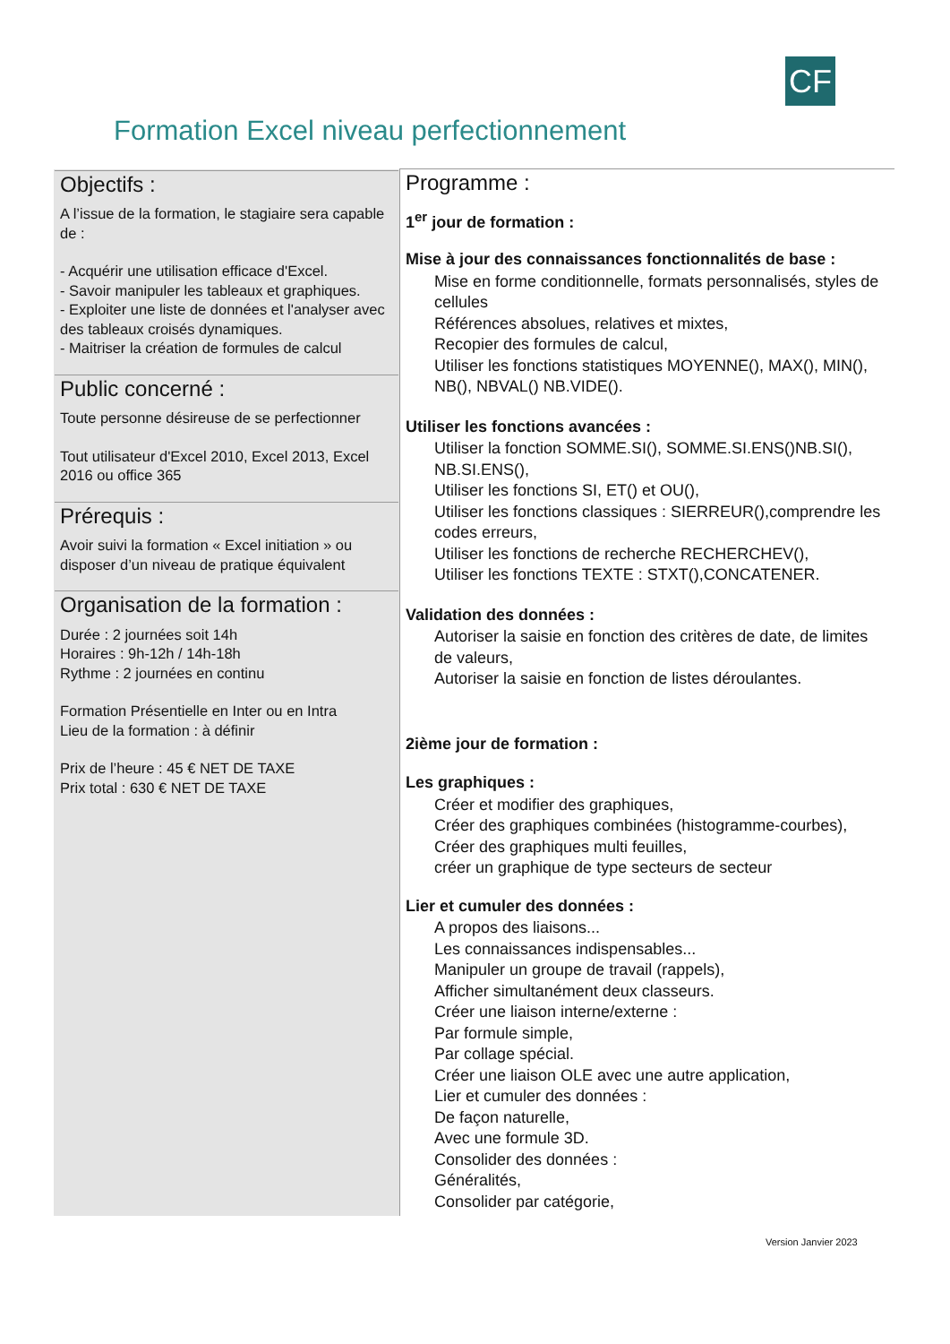CF
Formation Excel niveau perfectionnement
| Objectifs : A l’issue de la formation, le stagiaire sera capable de : - Acquérir une utilisation efficace d'Excel. - Savoir manipuler les tableaux et graphiques. - Exploiter une liste de données et l'analyser avec des tableaux croisés dynamiques. - Maitriser la création de formules de calcul Public concerné : Toute personne désireuse de se perfectionner Tout utilisateur d'Excel 2010, Excel 2013, Excel 2016 ou office 365 Prérequis : Avoir suivi la formation « Excel initiation » ou disposer d’un niveau de pratique équivalent Organisation de la formation : Durée : 2 journées soit 14h Horaires : 9h-12h / 14h-18h Rythme : 2 journées en continu Formation Présentielle en Inter ou en Intra Lieu de la formation : à définir Prix de l’heure : 45 € NET DE TAXE Prix total : 630 € NET DE TAXE | Programme : 1<sup>er</sup> jour de formation : Mise à jour des connaissances fonctionnalités de base : Mise en forme conditionnelle, formats personnalisés, styles de cellules Références absolues, relatives et mixtes, Recopier des formules de calcul, Utiliser les fonctions statistiques MOYENNE(), MAX(), MIN(), NB(), NBVAL() NB.VIDE(). Utiliser les fonctions avancées : Utiliser la fonction SOMME.SI(), SOMME.SI.ENS()NB.SI(), NB.SI.ENS(), Utiliser les fonctions SI, ET() et OU(), Utiliser les fonctions classiques : SIERREUR(),comprendre les codes erreurs, Utiliser les fonctions de recherche RECHERCHEV(), Utiliser les fonctions TEXTE : STXT(),CONCATENER. Validation des données : Autoriser la saisie en fonction des critères de date, de limites de valeurs, Autoriser la saisie en fonction de listes déroulantes. 2ième jour de formation : Les graphiques : Créer et modifier des graphiques, Créer des graphiques combinées (histogramme-courbes), Créer des graphiques multi feuilles, créer un graphique de type secteurs de secteur Lier et cumuler des données : A propos des liaisons... Les connaissances indispensables... Manipuler un groupe de travail (rappels), Afficher simultanément deux classeurs. Créer une liaison interne/externe : Par formule simple, Par collage spécial. Créer une liaison OLE avec une autre application, Lier et cumuler des données : De façon naturelle, Avec une formule 3D. Consolider des données : Généralités, Consolider par catégorie, |
Version Janvier 2023